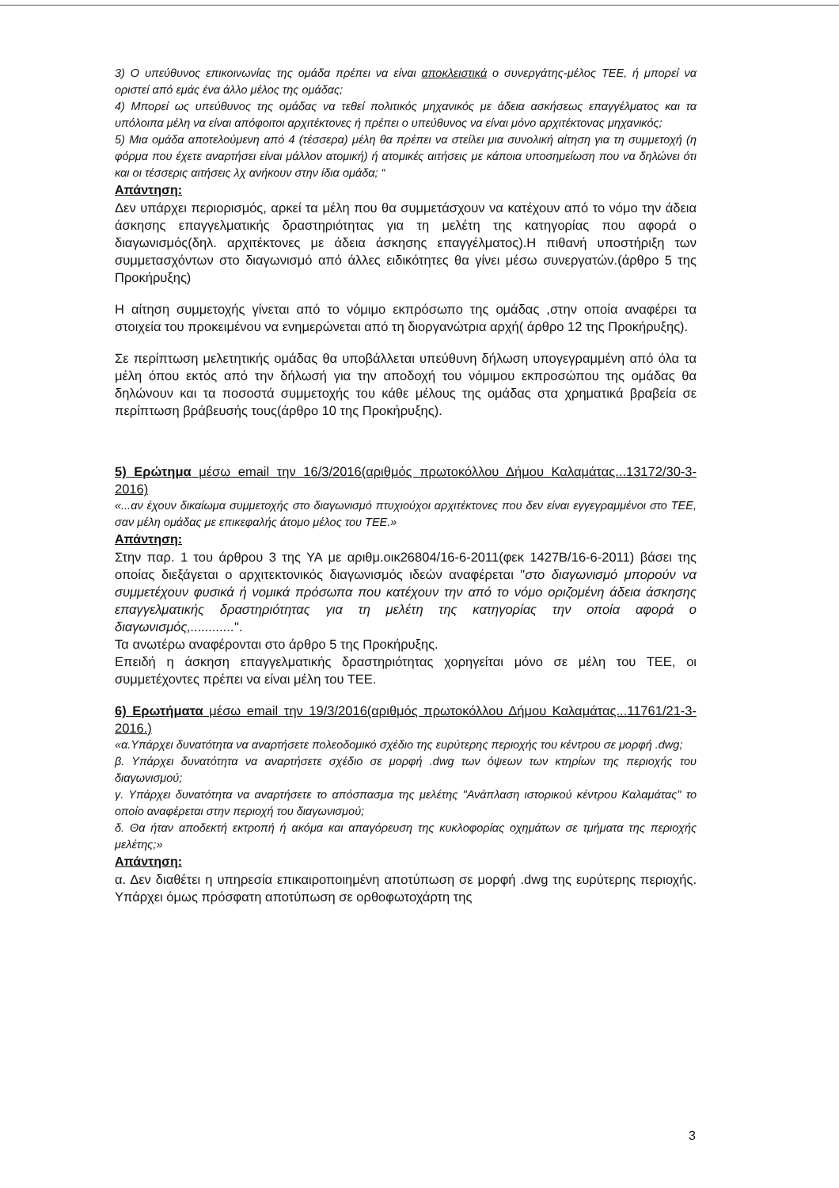3) Ο υπεύθυνος επικοινωνίας της ομάδα πρέπει να είναι αποκλειστικά ο συνεργάτης-μέλος ΤΕΕ, ή μπορεί να οριστεί από εμάς ένα άλλο μέλος της ομάδας;
4) Μπορεί ως υπεύθυνος της ομάδας να τεθεί πολιτικός μηχανικός με άδεια ασκήσεως επαγγέλματος και τα υπόλοιπα μέλη να είναι απόφοιτοι αρχιτέκτονες ή πρέπει ο υπεύθυνος να είναι μόνο αρχιτέκτονας μηχανικός;
5) Μια ομάδα αποτελούμενη από 4 (τέσσερα) μέλη θα πρέπει να στείλει μια συνολική αίτηση για τη συμμετοχή (η φόρμα που έχετε αναρτήσει είναι μάλλον ατομική) ή ατομικές αιτήσεις με κάποια υποσημείωση που να δηλώνει ότι και οι τέσσερις αιτήσεις λχ ανήκουν στην ίδια ομάδα; “
Απάντηση:
Δεν υπάρχει περιορισμός, αρκεί τα μέλη που θα συμμετάσχουν να κατέχουν από το νόμο την άδεια άσκησης επαγγελματικής δραστηριότητας για τη μελέτη της κατηγορίας που αφορά ο διαγωνισμός(δηλ. αρχιτέκτονες με άδεια άσκησης επαγγέλματος).Η πιθανή υποστήριξη των συμμετασχόντων στο διαγωνισμό από άλλες ειδικότητες θα γίνει μέσω συνεργατών.(άρθρο 5 της Προκήρυξης)
Η αίτηση συμμετοχής γίνεται από το νόμιμο εκπρόσωπο της ομάδας ,στην οποία αναφέρει τα στοιχεία του προκειμένου να ενημερώνεται από τη διοργανώτρια αρχή( άρθρο 12 της Προκήρυξης).
Σε περίπτωση μελετητικής ομάδας θα υποβάλλεται υπεύθυνη δήλωση υπογεγραμμένη από όλα τα μέλη όπου εκτός από την δήλωσή για την αποδοχή του νόμιμου εκπροσώπου της ομάδας θα δηλώνουν και τα ποσοστά συμμετοχής του κάθε μέλους της ομάδας στα χρηματικά βραβεία σε περίπτωση βράβευσής τους(άρθρο 10 της Προκήρυξης).
5) Ερώτημα μέσω email την 16/3/2016(αριθμός πρωτοκόλλου Δήμου Καλαμάτας...13172/30-3-2016)
«...αν έχουν δικαίωμα συμμετοχής στο διαγωνισμό πτυχιούχοι αρχιτέκτονες που δεν είναι εγγεγραμμένοι στο ΤΕΕ, σαν μέλη ομάδας με επικεφαλής άτομο μέλος του ΤΕΕ.»
Απάντηση:
Στην παρ. 1 του άρθρου 3 της ΥΑ με αριθμ.οικ26804/16-6-2011(φεκ 1427Β/16-6-2011) βάσει της οποίας διεξάγεται ο αρχιτεκτονικός διαγωνισμός ιδεών αναφέρεται "στο διαγωνισμό μπορούν να συμμετέχουν φυσικά ή νομικά πρόσωπα που κατέχουν την από το νόμο οριζομένη άδεια άσκησης επαγγελματικής δραστηριότητας για τη μελέτη της κατηγορίας την οποία αφορά ο διαγωνισμός,............".
Τα ανωτέρω αναφέρονται στο άρθρο 5 της Προκήρυξης.
Επειδή η άσκηση επαγγελματικής δραστηριότητας χορηγείται μόνο σε μέλη του ΤΕΕ, οι συμμετέχοντες πρέπει να είναι μέλη του ΤΕΕ.
6) Ερωτήματα μέσω email την 19/3/2016(αριθμός πρωτοκόλλου Δήμου Καλαμάτας...11761/21-3-2016.)
«α.Υπάρχει δυνατότητα να αναρτήσετε πολεοδομικό σχέδιο της ευρύτερης περιοχής του κέντρου σε μορφή .dwg;
β. Υπάρχει δυνατότητα να αναρτήσετε σχέδιο σε μορφή .dwg των όψεων των κτηρίων της περιοχής του διαγωνισμού;
γ. Υπάρχει δυνατότητα να αναρτήσετε το απόσπασμα της μελέτης "Ανάπλαση ιστορικού κέντρου Καλαμάτας" το οποίο αναφέρεται στην περιοχή του διαγωνισμού;
δ. Θα ήταν αποδεκτή εκτροπή ή ακόμα και απαγόρευση της κυκλοφορίας οχημάτων σε τμήματα της περιοχής μελέτης;»
Απάντηση:
α. Δεν διαθέτει η υπηρεσία επικαιροποιημένη αποτύπωση σε μορφή .dwg της ευρύτερης περιοχής. Υπάρχει όμως πρόσφατη αποτύπωση σε ορθοφωτοχάρτη της
3